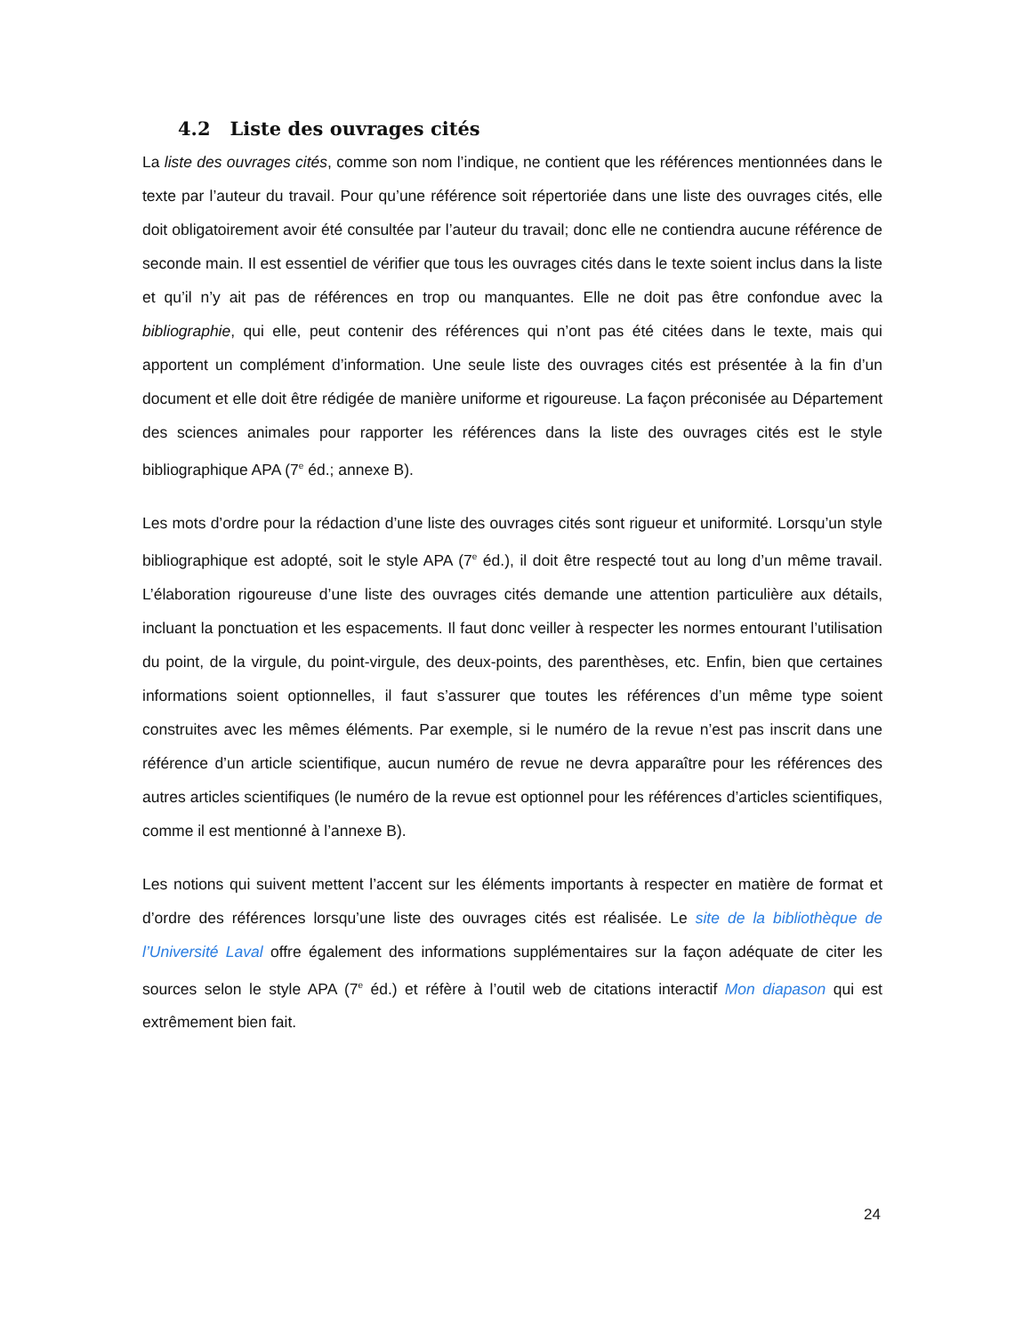4.2 Liste des ouvrages cités
La liste des ouvrages cités, comme son nom l’indique, ne contient que les références mentionnées dans le texte par l’auteur du travail. Pour qu’une référence soit répertoriée dans une liste des ouvrages cités, elle doit obligatoirement avoir été consultée par l’auteur du travail; donc elle ne contiendra aucune référence de seconde main. Il est essentiel de vérifier que tous les ouvrages cités dans le texte soient inclus dans la liste et qu’il n’y ait pas de références en trop ou manquantes. Elle ne doit pas être confondue avec la bibliographie, qui elle, peut contenir des références qui n’ont pas été citées dans le texte, mais qui apportent un complément d’information. Une seule liste des ouvrages cités est présentée à la fin d’un document et elle doit être rédigée de manière uniforme et rigoureuse. La façon préconisée au Département des sciences animales pour rapporter les références dans la liste des ouvrages cités est le style bibliographique APA (7<sup>e</sup> éd.; annexe B).
Les mots d’ordre pour la rédaction d’une liste des ouvrages cités sont rigueur et uniformité. Lorsqu’un style bibliographique est adopté, soit le style APA (7<sup>e</sup> éd.), il doit être respecté tout au long d’un même travail. L’élaboration rigoureuse d’une liste des ouvrages cités demande une attention particulière aux détails, incluant la ponctuation et les espacements. Il faut donc veiller à respecter les normes entourant l’utilisation du point, de la virgule, du point-virgule, des deux-points, des parenthèses, etc. Enfin, bien que certaines informations soient optionnelles, il faut s’assurer que toutes les références d’un même type soient construites avec les mêmes éléments. Par exemple, si le numéro de la revue n’est pas inscrit dans une référence d’un article scientifique, aucun numéro de revue ne devra apparaître pour les références des autres articles scientifiques (le numéro de la revue est optionnel pour les références d’articles scientifiques, comme il est mentionné à l’annexe B).
Les notions qui suivent mettent l’accent sur les éléments importants à respecter en matière de format et d’ordre des références lorsqu’une liste des ouvrages cités est réalisée. Le site de la bibliothèque de l’Université Laval offre également des informations supplémentaires sur la façon adéquate de citer les sources selon le style APA (7<sup>e</sup> éd.) et réfère à l’outil web de citations interactif Mon diapason qui est extrêmement bien fait.
24